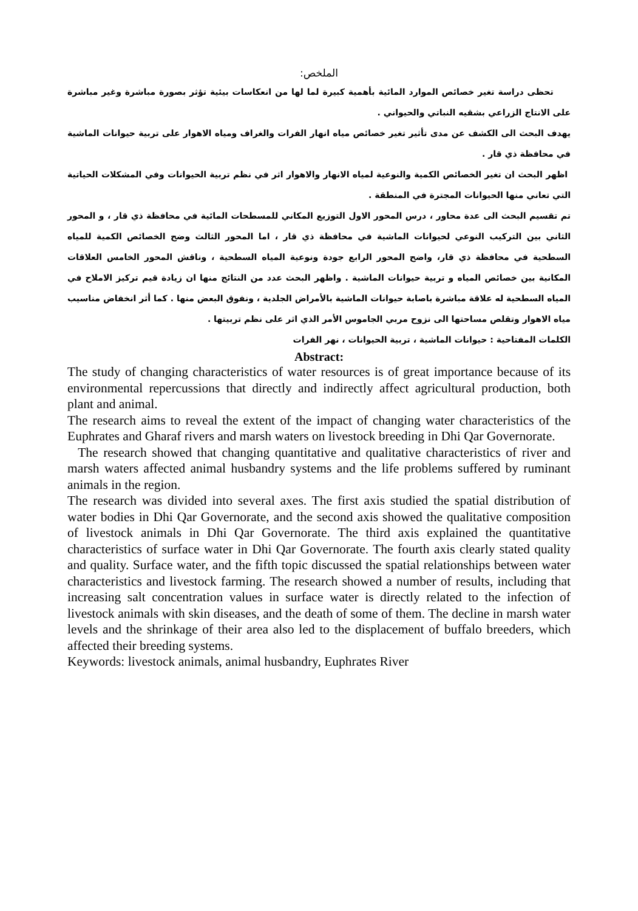الملخص:
تحظى دراسة تغير خصائص الموارد المائية بأهمية كبيرة لما لها من انعكاسات بيئية تؤثر بصورة مباشرة وغير مباشرة على الانتاج الزراعي بشقيه النباتي والحيواني .
يهدف البحث الى الكشف عن مدى تأثير تغير خصائص مياه انهار الفرات والغراف ومياه الاهوار على تربية حيوانات الماشية في محافظة ذي قار .
اظهر البحث ان تغير الخصائص الكمية والنوعية لمياه الانهار والاهوار اثر في نظم تربية الحيوانات وفي المشكلات الحياتية التي تعاني منها الحيوانات المجترة في المنطقة .
تم تقسيم البحث الى عدة محاور ، درس المحور الاول التوزيع المكاني للمسطحات المائية في محافظة ذي قار ، و المحور الثاني بين التركيب النوعي لحيوانات الماشية في محافظة ذي قار ، اما المحور الثالث وضح الخصائص الكمية للمياه السطحية في محافظة ذي قار، واضح المحور الرابع جودة ونوعية المياه السطحية ، وناقش المحور الخامس العلاقات المكانية بين خصائص المياه و تربية حيوانات الماشية . واظهر البحث عدد من النتائج منها ان زيادة قيم تركيز الاملاح في المياه السطحية له علاقة مباشرة باصابة حيوانات الماشية بالأمراض الجلدية ، ونفوق البعض منها . كما أثر انخفاض مناسيب مياه الاهوار وتقلص مساحتها الى نزوح مربي الجاموس الأمر الذي اثر على نظم تربيتها .
الكلمات المفتاحية : حيوانات الماشية ، تربية الحيوانات ، نهر الفرات
Abstract:
The study of changing characteristics of water resources is of great importance because of its environmental repercussions that directly and indirectly affect agricultural production, both plant and animal.
The research aims to reveal the extent of the impact of changing water characteristics of the Euphrates and Gharaf rivers and marsh waters on livestock breeding in Dhi Qar Governorate.
The research showed that changing quantitative and qualitative characteristics of river and marsh waters affected animal husbandry systems and the life problems suffered by ruminant animals in the region.
The research was divided into several axes. The first axis studied the spatial distribution of water bodies in Dhi Qar Governorate, and the second axis showed the qualitative composition of livestock animals in Dhi Qar Governorate. The third axis explained the quantitative characteristics of surface water in Dhi Qar Governorate. The fourth axis clearly stated quality and quality. Surface water, and the fifth topic discussed the spatial relationships between water characteristics and livestock farming. The research showed a number of results, including that increasing salt concentration values in surface water is directly related to the infection of livestock animals with skin diseases, and the death of some of them. The decline in marsh water levels and the shrinkage of their area also led to the displacement of buffalo breeders, which affected their breeding systems.
Keywords: livestock animals, animal husbandry, Euphrates River